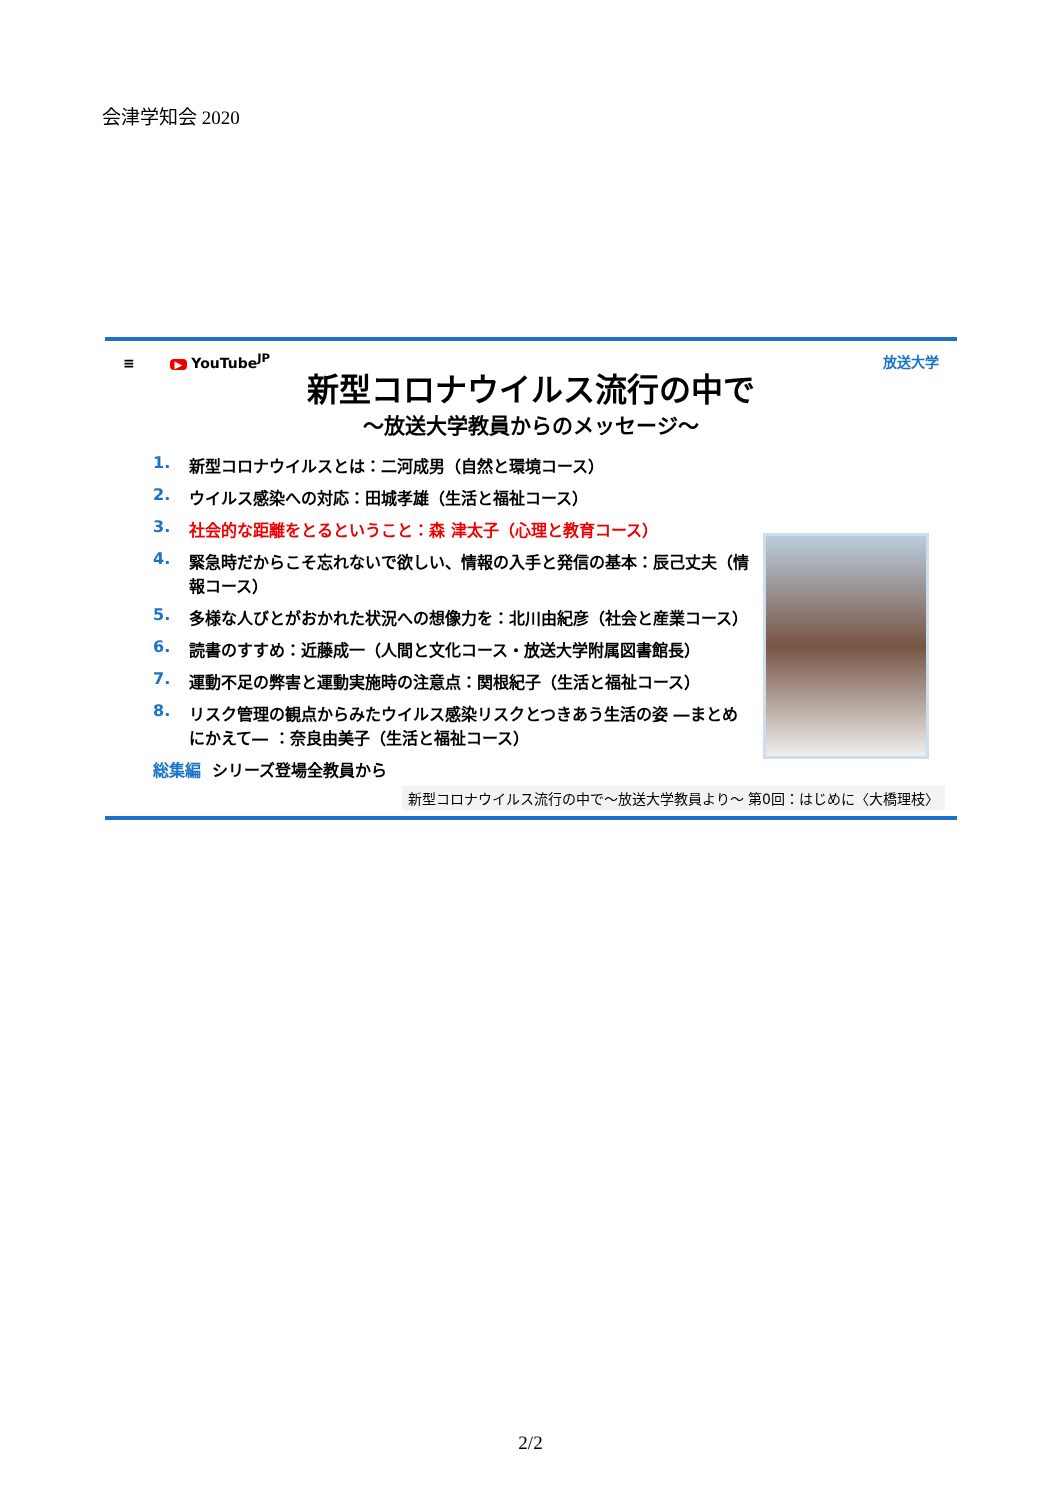会津学知会 2020
≡ ▶ YouTube<sup>JP</sup> 放送大学
新型コロナウイルス流行の中で
～放送大学教員からのメッセージ～
1. 新型コロナウイルスとは：二河成男（自然と環境コース）
2. ウイルス感染への対応：田城孝雄（生活と福祉コース）
3. 社会的な距離をとるということ：森 津太子（心理と教育コース）
4. 緊急時だからこそ忘れないで欲しい、情報の入手と発信の基本：辰己丈夫（情報コース）
5. 多様な人びとがおかれた状況への想像力を：北川由紀彦（社会と産業コース）
6. 読書のすすめ：近藤成一（人間と文化コース・放送大学附属図書館長）
7. 運動不足の弊害と運動実施時の注意点：関根紀子（生活と福祉コース）
8. リスク管理の観点からみたウイルス感染リスクとつきあう生活の姿 ―まとめにかえて― ：奈良由美子（生活と福祉コース）
総集編 シリーズ登場全教員から
新型コロナウイルス流行の中で～放送大学教員より～ 第0回：はじめに〈大橋理枝〉
2/2